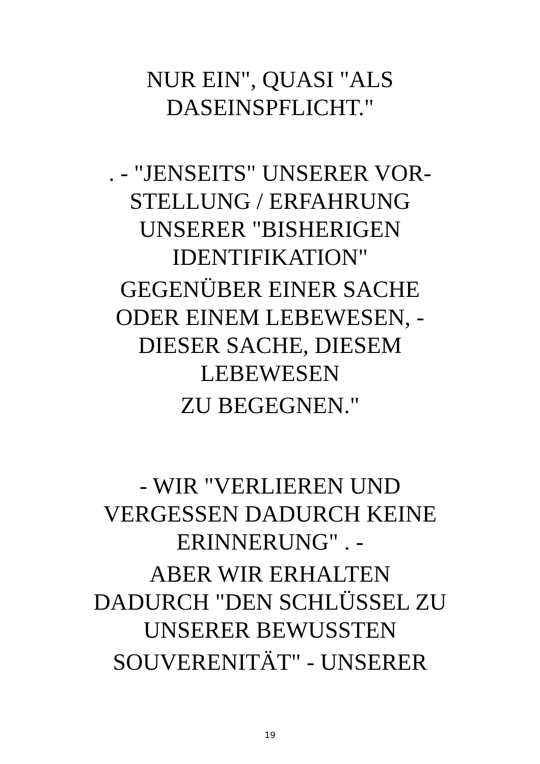NUR EIN", QUASI "ALS
DASEINSPFLICHT."
. - "JENSEITS" UNSERER VOR-
STELLUNG / ERFAHRUNG
UNSERER "BISHERIGEN
IDENTIFIKATION"
GEGENÜBER EINER SACHE
ODER EINEM LEBEWESEN, -
DIESER SACHE, DIESEM
LEBEWESEN
ZU BEGEGNEN."
- WIR "VERLIEREN UND
VERGESSEN DADURCH KEINE
ERINNERUNG" . -
ABER WIR ERHALTEN
DADURCH "DEN SCHLÜSSEL ZU
UNSERER BEWUSSTEN
SOUVERENITÄT" - UNSERER
19